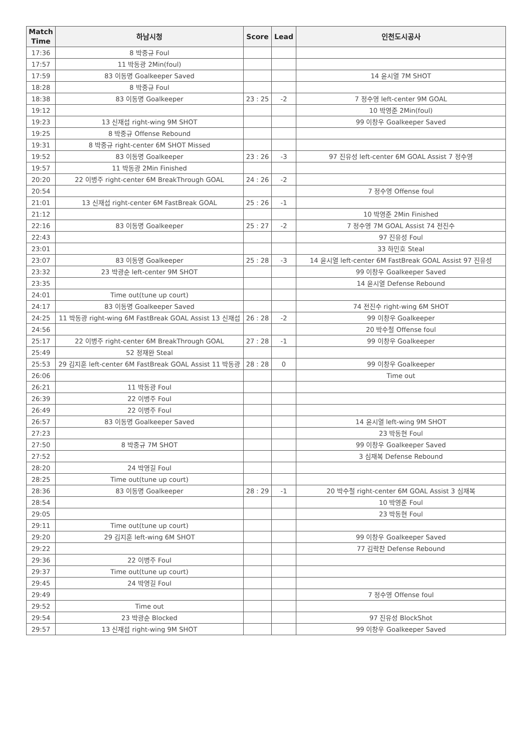| Match Time | 하남시청 | Score | Lead | 인천도시공사 |
| --- | --- | --- | --- | --- |
| 17:36 | 8 박중규 Foul | | | |
| 17:57 | 11 박동광 2Min(foul) | | | |
| 17:59 | 83 이동명 Goalkeeper Saved | | | 14 윤시열 7M SHOT |
| 18:28 | 8 박중규 Foul | | | |
| 18:38 | 83 이동명 Goalkeeper | 23 : 25 | -2 | 7 정수영 left-center 9M GOAL |
| 19:12 | | | | 10 박영준 2Min(foul) |
| 19:23 | 13 신재섭 right-wing 9M SHOT | | | 99 이창우 Goalkeeper Saved |
| 19:25 | 8 박중규 Offense Rebound | | | |
| 19:31 | 8 박중규 right-center 6M SHOT Missed | | | |
| 19:52 | 83 이동명 Goalkeeper | 23 : 26 | -3 | 97 진유성 left-center 6M GOAL Assist 7 정수영 |
| 19:57 | 11 박동광 2Min Finished | | | |
| 20:20 | 22 이병주 right-center 6M BreakThrough GOAL | 24 : 26 | -2 | |
| 20:54 | | | | 7 정수영 Offense foul |
| 21:01 | 13 신재섭 right-center 6M FastBreak GOAL | 25 : 26 | -1 | |
| 21:12 | | | | 10 박영준 2Min Finished |
| 22:16 | 83 이동명 Goalkeeper | 25 : 27 | -2 | 7 정수영 7M GOAL Assist 74 전진수 |
| 22:43 | | | | 97 진유성 Foul |
| 23:01 | | | | 33 하민호 Steal |
| 23:07 | 83 이동명 Goalkeeper | 25 : 28 | -3 | 14 윤시열 left-center 6M FastBreak GOAL Assist 97 진유성 |
| 23:32 | 23 박광순 left-center 9M SHOT | | | 99 이창우 Goalkeeper Saved |
| 23:35 | | | | 14 윤시열 Defense Rebound |
| 24:01 | Time out(tune up court) | | | |
| 24:17 | 83 이동명 Goalkeeper Saved | | | 74 전진수 right-wing 6M SHOT |
| 24:25 | 11 박동광 right-wing 6M FastBreak GOAL Assist 13 신재섭 | 26 : 28 | -2 | 99 이창우 Goalkeeper |
| 24:56 | | | | 20 박수철 Offense foul |
| 25:17 | 22 이병주 right-center 6M BreakThrough GOAL | 27 : 28 | -1 | 99 이창우 Goalkeeper |
| 25:49 | 52 정재완 Steal | | | |
| 25:53 | 29 김지훈 left-center 6M FastBreak GOAL Assist 11 박동광 | 28 : 28 | 0 | 99 이창우 Goalkeeper |
| 26:06 | | | | Time out |
| 26:21 | 11 박동광 Foul | | | |
| 26:39 | 22 이병주 Foul | | | |
| 26:49 | 22 이병주 Foul | | | |
| 26:57 | 83 이동명 Goalkeeper Saved | | | 14 윤시열 left-wing 9M SHOT |
| 27:23 | | | | 23 박동현 Foul |
| 27:50 | 8 박중규 7M SHOT | | | 99 이창우 Goalkeeper Saved |
| 27:52 | | | | 3 심재복 Defense Rebound |
| 28:20 | 24 박영길 Foul | | | |
| 28:25 | Time out(tune up court) | | | |
| 28:36 | 83 이동명 Goalkeeper | 28 : 29 | -1 | 20 박수철 right-center 6M GOAL Assist 3 심재복 |
| 28:54 | | | | 10 박영준 Foul |
| 29:05 | | | | 23 박동현 Foul |
| 29:11 | Time out(tune up court) | | | |
| 29:20 | 29 김지훈 left-wing 6M SHOT | | | 99 이창우 Goalkeeper Saved |
| 29:22 | | | | 77 김락찬 Defense Rebound |
| 29:36 | 22 이병주 Foul | | | |
| 29:37 | Time out(tune up court) | | | |
| 29:45 | 24 박영길 Foul | | | |
| 29:49 | | | | 7 정수영 Offense foul |
| 29:52 | Time out | | | |
| 29:54 | 23 박광순 Blocked | | | 97 진유성 BlockShot |
| 29:57 | 13 신재섭 right-wing 9M SHOT | | | 99 이창우 Goalkeeper Saved |